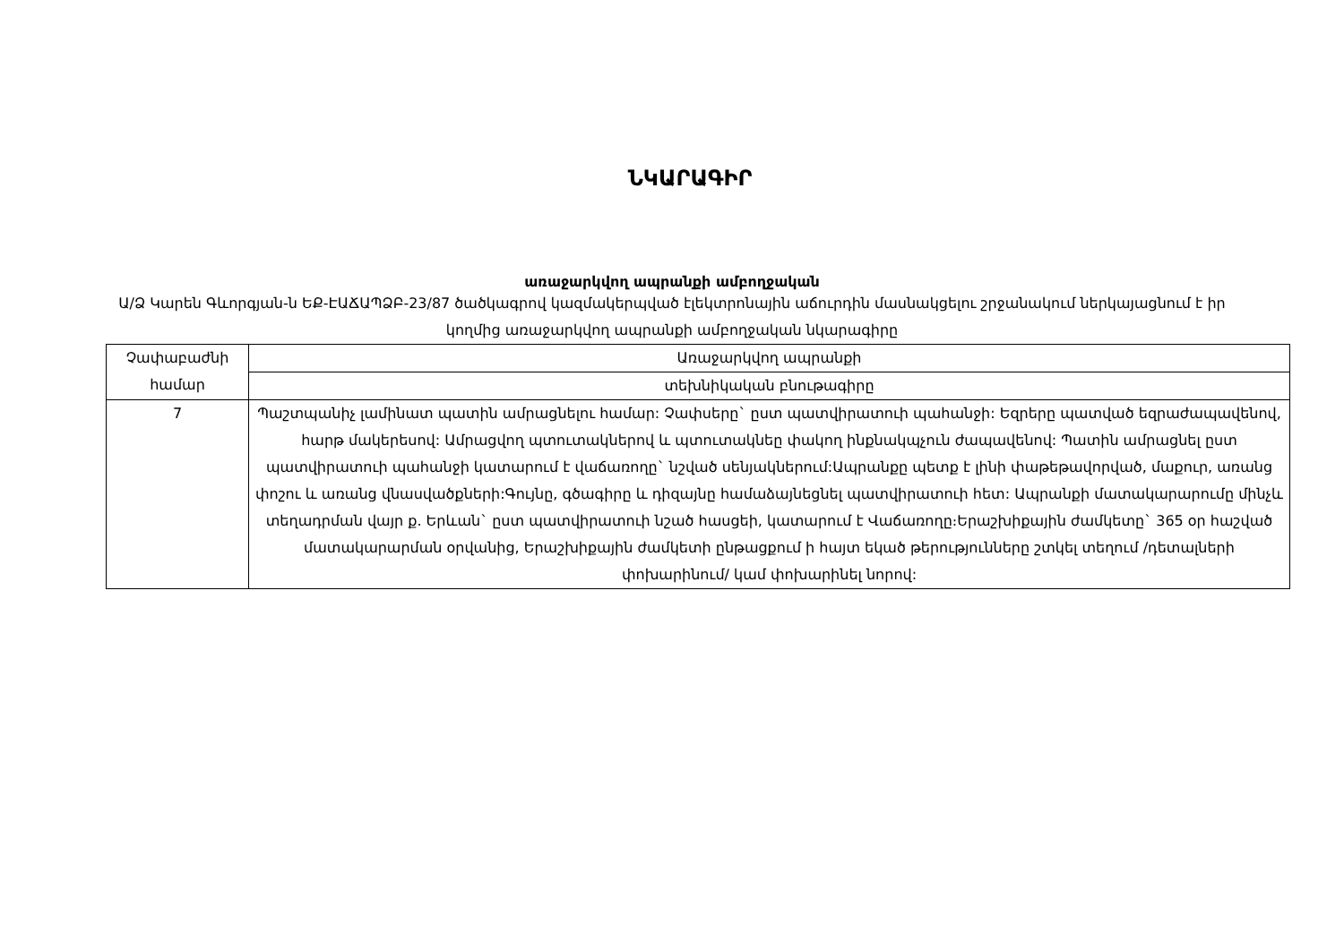ՆԿԱՐԱԳԻՐ
առաջարկվող ապրանքի ամբողջական
Ա/Ձ Կարեն Գևորգյան-ն ԵՔ-ԷԱՃԱՊՁԲ-23/87 ծածկագրով կազմակերպված էլեկտրոնային աճուրդին մասնակցելու շրջանակում ներկայացնում է իր կողմից առաջարկվող ապրանքի ամբողջական նկարագիրը
| Չափաբաժնի համար | Առաջարկվող ապրանքի |
| --- | --- |
| | տեխնիկական բնութագիրը |
| 7 | Պաշտպանիչ լամինատ պատին ամրացնելու համար: Չափսերը` ըստ պատվիրատուի պահանջի: Եզրերը պատված եզրաժապավենով, հարթ մակերեսով: Ամրացվող պտուտակներով և պտուտակնեը փակող ինքնակպչուն ժապավենով: Պատին ամրացնել ըստ պատվիրատուի պահանջի կատարում է վաճառողը` նշված սենյակներում:Ապրանքը պետք է լինի փաթեթավորված, մաքուր, առանց փոշու և առանց վնասվածքների:Գույնը, գծագիրը և դիզայնը համաձայնեցնել պատվիրատուի հետ: Ապրանքի մատակարարումը մինչև տեղադրման վայր ք. Երևան` ըստ պատվիրատուի նշած հասցեի, կատարում է Վաճառողը։Երաշխիքային ժամկետը` 365 օր հաշված մատակարարման օրվանից, Երաշխիքային ժամկետի ընթացքում ի հայտ եկած թերությունները շտկել տեղում /դետալների փոխարինում/ կամ փոխարինել նորով: |